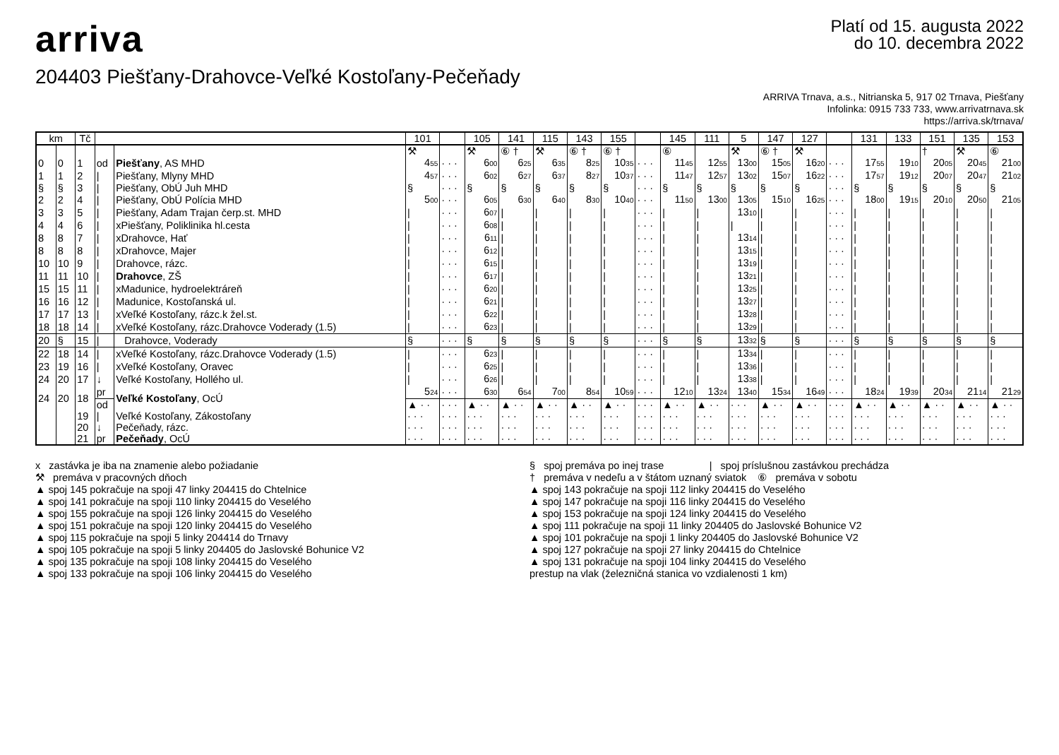arriva
Platí od 15. augusta 2022
do 10. decembra 2022
204403 Piešťany-Drahovce-Veľké Kostoľany-Pečeňady
ARRIVA Trnava, a.s., Nitrianska 5, 917 02 Trnava, Piešťany
Infolinka: 0915 733 733, www.arrivatrnava.sk
https://arriva.sk/trnava/
| km | | Tč | | | 101 | | 105 | 141 | 115 | 143 | 155 | | 145 | 111 | 5 | 147 | 127 | | 131 | 133 | 151 | 135 | 153 |
| --- | --- | --- | --- | --- | --- | --- | --- | --- | --- | --- | --- | --- | --- | --- | --- | --- | --- | --- | --- | --- | --- | --- | --- |
| | | | | | ⚒ | | ⚒ | ⑥ † | ⚒ | ⑥ † | ⑥ † | | ⑥ | | ⚒ | ⑥ † | ⚒ | | | | † | ⚒ | ⑥ |
| 0 | 0 | 1 | od | Piešťany , AS MHD | 4<sub>55</sub> | · · · | 6<sub>00</sub> | 6<sub>25</sub> | 6<sub>35</sub> | 8<sub>25</sub> | 10<sub>35</sub> | · · · | 11<sub>45</sub> | 12<sub>55</sub> | 13<sub>00</sub> | 15<sub>05</sub> | 16<sub>20</sub> | · · · | 17<sub>55</sub> | 19<sub>10</sub> | 20<sub>05</sub> | 20<sub>45</sub> | 21<sub>00</sub> |
| 1 | 1 | 2 | / | Piešťany, Mlyny MHD | 4<sub>57</sub> | · · · | 6<sub>02</sub> | 6<sub>27</sub> | 6<sub>37</sub> | 8<sub>27</sub> | 10<sub>37</sub> | · · · | 11<sub>47</sub> | 12<sub>57</sub> | 13<sub>02</sub> | 15<sub>07</sub> | 16<sub>22</sub> | · · · | 17<sub>57</sub> | 19<sub>12</sub> | 20<sub>07</sub> | 20<sub>47</sub> | 21<sub>02</sub> |
| § | § | 3 | / | Piešťany, ObÚ Juh MHD | § | · · · | § | § | § | § | § | · · · | § | § | § | § | § | · · · | § | § | § | § | § |
| 2 | 2 | 4 | / | Piešťany, ObÚ Polícia MHD | 5<sub>00</sub> | · · · | 6<sub>05</sub> | 6<sub>30</sub> | 6<sub>40</sub> | 8<sub>30</sub> | 10<sub>40</sub> | · · · | 11<sub>50</sub> | 13<sub>00</sub> | 13<sub>05</sub> | 15<sub>10</sub> | 16<sub>25</sub> | · · · | 18<sub>00</sub> | 19<sub>15</sub> | 20<sub>10</sub> | 20<sub>50</sub> | 21<sub>05</sub> |
| 3 | 3 | 5 | / | Piešťany, Adam Trajan čerp.st. MHD | / | · · · | 6<sub>07</sub> | / | / | / | / | · · · | / | / | 13<sub>10</sub> | / | / | · · · | / | / | / | / | / |
| 4 | 4 | 6 | / | xPiešťany, Poliklinika hl.cesta | / | · · · | 6<sub>08</sub> | / | / | / | / | · · · | / | / | / | / | / | · · · | / | / | / | / | / |
| 8 | 8 | 7 | / | xDrahovce, Hať | / | · · · | 6<sub>11</sub> | / | / | / | / | · · · | / | / | 13<sub>14</sub> | / | / | · · · | / | / | / | / | / |
| 8 | 8 | 8 | / | xDrahovce, Majer | / | · · · | 6<sub>12</sub> | / | / | / | / | · · · | / | / | 13<sub>15</sub> | / | / | · · · | / | / | / | / | / |
| 10 | 10 | 9 | / | Drahovce, rázc. | / | · · · | 6<sub>15</sub> | / | / | / | / | · · · | / | / | 13<sub>19</sub> | / | / | · · · | / | / | / | / | / |
| 11 | 11 | 10 | / | Drahovce , ZŠ | / | · · · | 6<sub>17</sub> | / | / | / | / | · · · | / | / | 13<sub>21</sub> | / | / | · · · | / | / | / | / | / |
| 15 | 15 | 11 | / | xMadunice, hydroelektráreň | / | · · · | 6<sub>20</sub> | / | / | / | / | · · · | / | / | 13<sub>25</sub> | / | / | · · · | / | / | / | / | / |
| 16 | 16 | 12 | / | Madunice, Kostoľanská ul. | / | · · · | 6<sub>21</sub> | / | / | / | / | · · · | / | / | 13<sub>27</sub> | / | / | · · · | / | / | / | / | / |
| 17 | 17 | 13 | / | xVeľké Kostoľany, rázc.k žel.st. | / | · · · | 6<sub>22</sub> | / | / | / | / | · · · | / | / | 13<sub>28</sub> | / | / | · · · | / | / | / | / | / |
| 18 | 18 | 14 | / | xVeľké Kostoľany, rázc.Drahovce Voderady (1.5) | / | · · · | 6<sub>23</sub> | / | / | / | / | · · · | / | / | 13<sub>29</sub> | / | / | · · · | / | / | / | / | / |
| 20 | § | 15 | / | Drahovce, Voderady | § | · · · | § | § | § | § | § | · · · | § | § | 13<sub>32</sub> | § | § | · · · | § | § | § | § | § |
| 22 | 18 | 14 | / | xVeľké Kostoľany, rázc.Drahovce Voderady (1.5) | / | · · · | 6<sub>23</sub> | / | / | / | / | · · · | / | / | 13<sub>34</sub> | / | / | · · · | / | / | / | / | / |
| 23 | 19 | 16 | / | xVeľké Kostoľany, Oravec | / | · · · | 6<sub>25</sub> | / | / | / | / | · · · | / | / | 13<sub>36</sub> | / | / | · · · | / | / | / | / | / |
| 24 | 20 | 17 | ↓ | Veľké Kostoľany, Hollého ul. | / | · · · | 6<sub>26</sub> | / | / | / | / | · · · | / | / | 13<sub>38</sub> | / | / | · · · | / | / | / | / | / |
| 24 | 20 | 18 | pr | Veľké Kostoľany , OcÚ | 5<sub>24</sub> | · · · | 6<sub>30</sub> | 6<sub>54</sub> | 7<sub>00</sub> | 8<sub>54</sub> | 10<sub>59</sub> | · · · | 12<sub>10</sub> | 13<sub>24</sub> | 13<sub>40</sub> | 15<sub>34</sub> | 16<sub>49</sub> | · · · | 18<sub>24</sub> | 19<sub>39</sub> | 20<sub>34</sub> | 21<sub>14</sub> | 21<sub>29</sub> |
| | | | od | | ▲ · · | · · · | ▲ · · | ▲ · · | ▲ · · | ▲ · · | ▲ · · | · · · | ▲ · · | ▲ · · | · · · | ▲ · · | ▲ · · | · · · | ▲ · · | ▲ · · | ▲ · · | ▲ · · | ▲ · · |
| | | 19 | / | Veľké Kostoľany, Zákostoľany | · · · | · · · | · · · | · · · | · · · | · · · | · · · | · · · | · · · | · · · | · · · | · · · | · · · | · · · | · · · | · · · | · · · | · · · | · · · |
| | | 20 | ↓ | Pečeňady, rázc. | · · · | · · · | · · · | · · · | · · · | · · · | · · · | · · · | · · · | · · · | · · · | · · · | · · · | · · · | · · · | · · · | · · · | · · · | · · · |
| | | 21 | pr | Pečeňady , OcÚ | · · · | · · · | · · · | · · · | · · · | · · · | · · · | · · · | · · · | · · · | · · · | · · · | · · · | · · · | · · · | · · · | · · · | · · · | · · · |
x zastávka je iba na znamenie alebo požiadanie
⚒ premáva v pracovných dňoch
§ spoj premáva po inej trase | spoj príslušnou zastávkou prechádza
† premáva v nedeľu a v štátom uznaný sviatok ⑥ premáva v sobotu
▲ spoj 145 pokračuje na spoji 47 linky 204415 do Chtelnice
▲ spoj 141 pokračuje na spoji 110 linky 204415 do Veselého
▲ spoj 155 pokračuje na spoji 126 linky 204415 do Veselého
▲ spoj 151 pokračuje na spoji 120 linky 204415 do Veselého
▲ spoj 115 pokračuje na spoji 5 linky 204414 do Trnavy
▲ spoj 105 pokračuje na spoji 5 linky 204405 do Jaslovské Bohunice V2
▲ spoj 135 pokračuje na spoji 108 linky 204415 do Veselého
▲ spoj 133 pokračuje na spoji 106 linky 204415 do Veselého
▲ spoj 143 pokračuje na spoji 112 linky 204415 do Veselého
▲ spoj 147 pokračuje na spoji 116 linky 204415 do Veselého
▲ spoj 153 pokračuje na spoji 124 linky 204415 do Veselého
▲ spoj 111 pokračuje na spoji 11 linky 204405 do Jaslovské Bohunice V2
▲ spoj 101 pokračuje na spoji 1 linky 204405 do Jaslovské Bohunice V2
▲ spoj 127 pokračuje na spoji 27 linky 204415 do Chtelnice
▲ spoj 131 pokračuje na spoji 104 linky 204415 do Veselého
prestup na vlak (železničná stanica vo vzdialenosti 1 km)